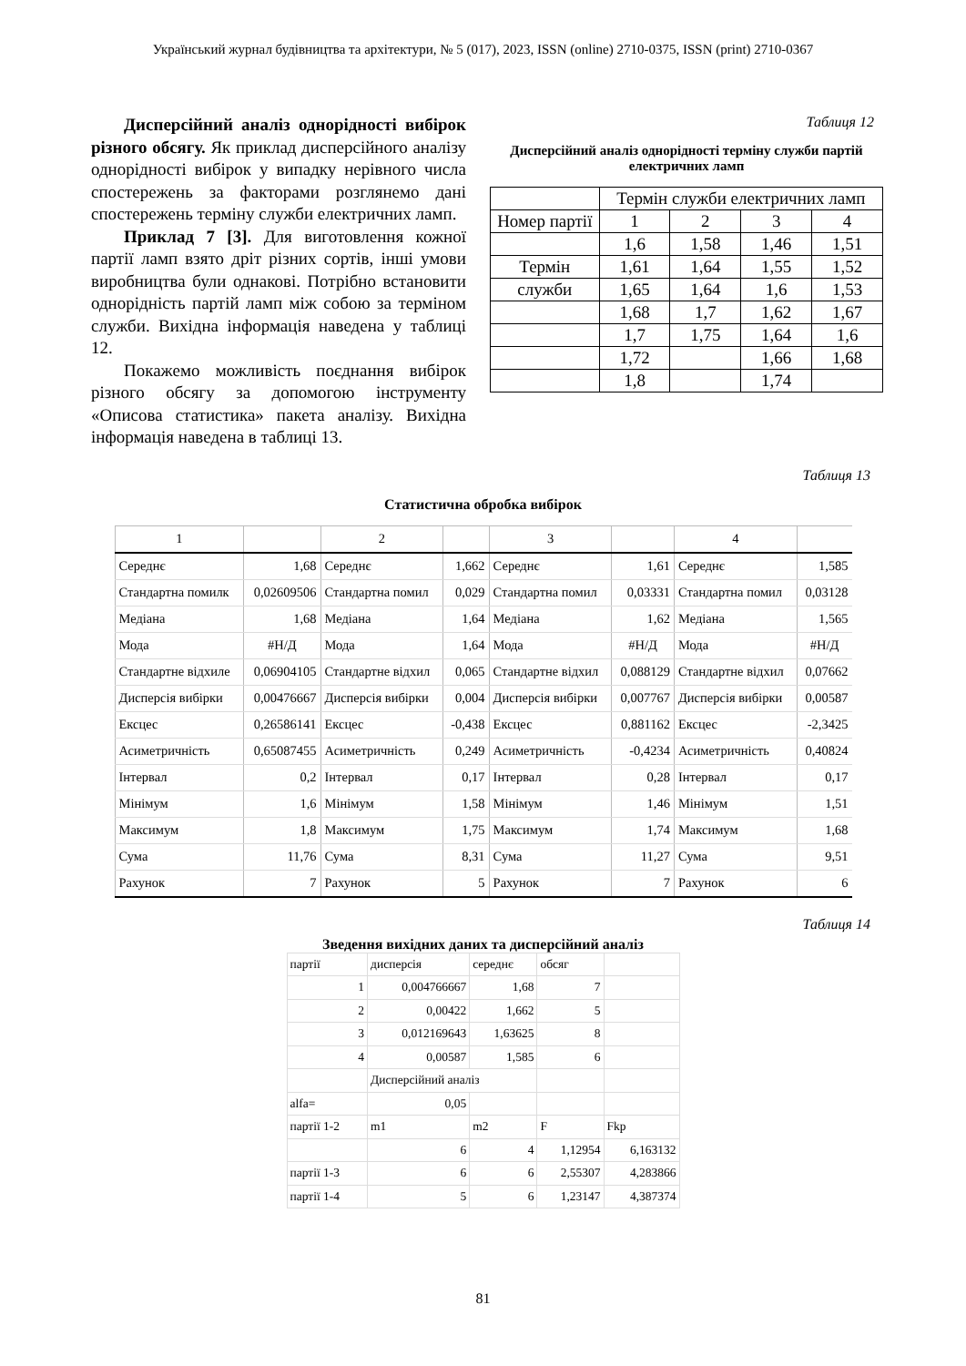Український журнал будівництва та архітектури, № 5 (017), 2023, ISSN (online) 2710-0375, ISSN (print) 2710-0367
Дисперсійний аналіз однорідності вибірок різного обсягу. Як приклад дисперсійного аналізу однорідності вибірок у випадку нерівного числа спостережень за факторами розглянемо дані спостережень терміну служби електричних ламп.
Приклад 7 [3]. Для виготовлення кожної партії ламп взято дріт різних сортів, інші умови виробництва були однакові. Потрібно встановити однорідність партій ламп між собою за терміном служби. Вихідна інформація наведена у таблиці 12.
Покажемо можливість поєднання вибірок різного обсягу за допомогою інструменту «Описова статистика» пакета аналізу. Вихідна інформація наведена в таблиці 13.
Таблиця 12
Дисперсійний аналіз однорідності терміну служби партій електричних ламп
| | Термін служби електричних ламп | | | |
| Номер партії | 1 | 2 | 3 | 4 |
| | 1,6 | 1,58 | 1,46 | 1,51 |
| Термін | 1,61 | 1,64 | 1,55 | 1,52 |
| служби | 1,65 | 1,64 | 1,6 | 1,53 |
| | 1,68 | 1,7 | 1,62 | 1,67 |
| | 1,7 | 1,75 | 1,64 | 1,6 |
| | 1,72 | | 1,66 | 1,68 |
| | 1,8 | | 1,74 | |
Таблиця 13
Статистична обробка вибірок
| 1 | | 2 | | 3 | | 4 | |
| --- | --- | --- | --- | --- | --- | --- | --- |
| Середнє | 1,68 | Середнє | 1,662 | Середнє | 1,61 | Середнє | 1,585 |
| Стандартна помилк | 0,02609506 | Стандартна помил | 0,029 | Стандартна помил | 0,03331 | Стандартна помил | 0,03128 |
| Медіана | 1,68 | Медіана | 1,64 | Медіана | 1,62 | Медіана | 1,565 |
| Мода | #Н/Д | Мода | 1,64 | Мода | #Н/Д | Мода | #Н/Д |
| Стандартне відхиле | 0,06904105 | Стандартне відхил | 0,065 | Стандартне відхил | 0,088129 | Стандартне відхил | 0,07662 |
| Дисперсія вибірки | 0,00476667 | Дисперсія вибірки | 0,004 | Дисперсія вибірки | 0,007767 | Дисперсія вибірки | 0,00587 |
| Ексцес | 0,26586141 | Ексцес | -0,438 | Ексцес | 0,881162 | Ексцес | -2,3425 |
| Асиметричність | 0,65087455 | Асиметричність | 0,249 | Асиметричність | -0,4234 | Асиметричність | 0,40824 |
| Інтервал | 0,2 | Інтервал | 0,17 | Інтервал | 0,28 | Інтервал | 0,17 |
| Мінімум | 1,6 | Мінімум | 1,58 | Мінімум | 1,46 | Мінімум | 1,51 |
| Максимум | 1,8 | Максимум | 1,75 | Максимум | 1,74 | Максимум | 1,68 |
| Сума | 11,76 | Сума | 8,31 | Сума | 11,27 | Сума | 9,51 |
| Рахунок | 7 | Рахунок | 5 | Рахунок | 7 | Рахунок | 6 |
Таблиця 14
Зведення вихідних даних та дисперсійний аналіз
| партії | дисперсія | середнє | обсяг | |
| 1 | 0,004766667 | 1,68 | 7 | |
| 2 | 0,00422 | 1,662 | 5 | |
| 3 | 0,012169643 | 1,63625 | 8 | |
| 4 | 0,00587 | 1,585 | 6 | |
| | Дисперсійний аналіз | | | |
| alfa= | 0,05 | | | |
| партії 1-2 | m1 | m2 | F | Fkp |
| | 6 | 4 | 1,12954 | 6,163132 |
| партії 1-3 | 6 | 6 | 2,55307 | 4,283866 |
| партії 1-4 | 5 | 6 | 1,23147 | 4,387374 |
81